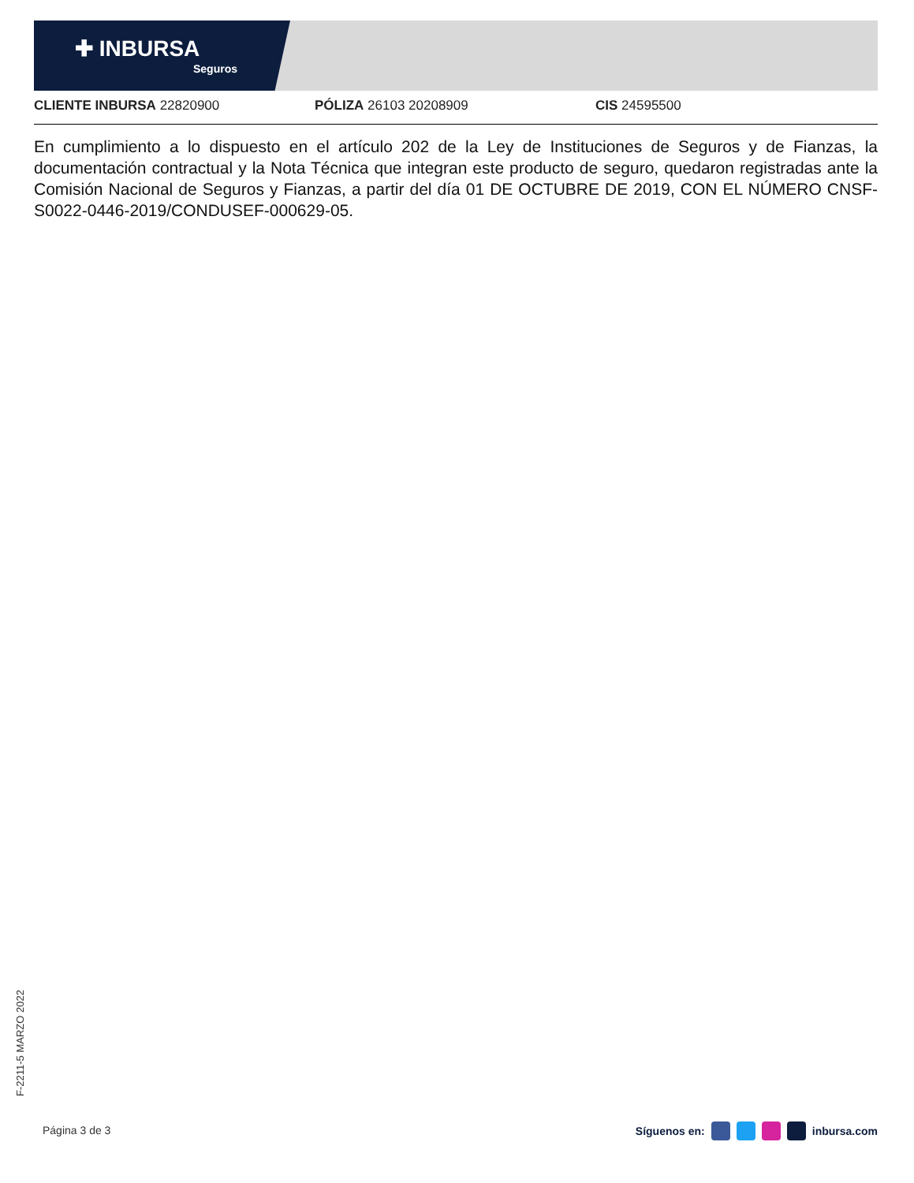✚ INBURSA
Seguros
CLIENTE INBURSA 22820900 PÓLIZA 26103 20208909 CIS 24595500
En cumplimiento a lo dispuesto en el artículo 202 de la Ley de Instituciones de Seguros y de Fianzas, la documentación contractual y la Nota Técnica que integran este producto de seguro, quedaron registradas ante la Comisión Nacional de Seguros y Fianzas, a partir del día 01 DE OCTUBRE DE 2019, CON EL NÚMERO CNSF-S0022-0446-2019/CONDUSEF-000629-05.
F-2211-5 MARZO 2022
Página 3 de 3 Síguenos en: inbursa.com